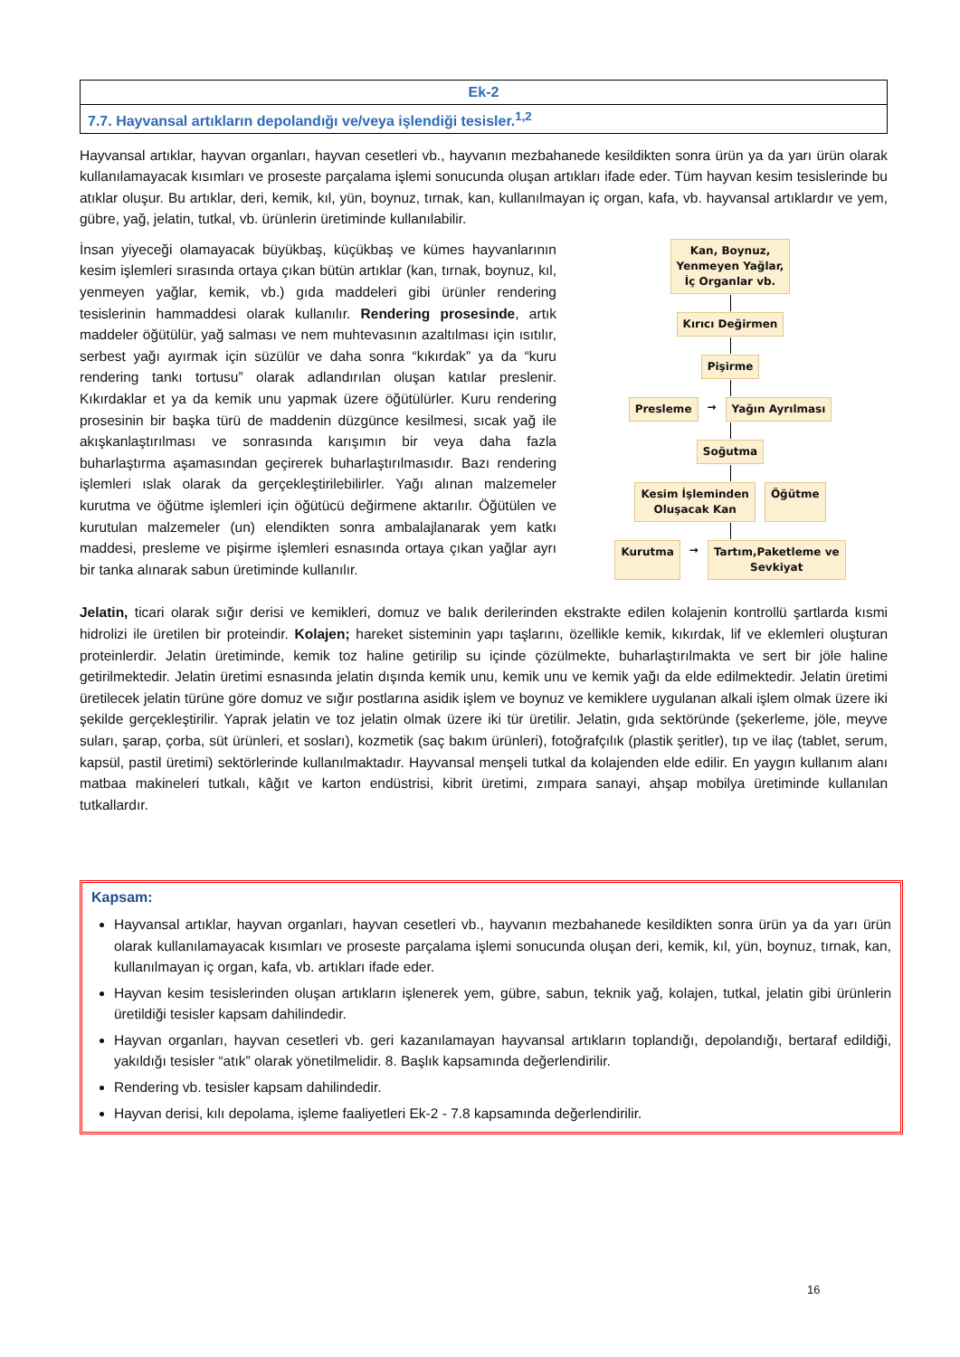| Ek-2 |
| 7.7. Hayvansal artıkların depolandığı ve/veya işlendiği tesisler.<sup>1,2</sup> |
Hayvansal artıklar, hayvan organları, hayvan cesetleri vb., hayvanın mezbahanede kesildikten sonra ürün ya da yarı ürün olarak kullanılamayacak kısımları ve proseste parçalama işlemi sonucunda oluşan artıkları ifade eder. Tüm hayvan kesim tesislerinde bu atıklar oluşur. Bu artıklar, deri, kemik, kıl, yün, boynuz, tırnak, kan, kullanılmayan iç organ, kafa, vb. hayvansal artıklardır ve yem, gübre, yağ, jelatin, tutkal, vb. ürünlerin üretiminde kullanılabilir.
İnsan yiyeceği olamayacak büyükbaş, küçükbaş ve kümes hayvanlarının kesim işlemleri sırasında ortaya çıkan bütün artıklar (kan, tırnak, boynuz, kıl, yenmeyen yağlar, kemik, vb.) gıda maddeleri gibi ürünler rendering tesislerinin hammaddesi olarak kullanılır. Rendering prosesinde, artık maddeler öğütülür, yağ salması ve nem muhtevasının azaltılması için ısıtılır, serbest yağı ayırmak için süzülür ve daha sonra “kıkırdak” ya da “kuru rendering tankı tortusu” olarak adlandırılan oluşan katılar preslenir. Kıkırdaklar et ya da kemik unu yapmak üzere öğütülürler. Kuru rendering prosesinin bir başka türü de maddenin düzgünce kesilmesi, sıcak yağ ile akışkanlaştırılması ve sonrasında karışımın bir veya daha fazla buharlaştırma aşamasından geçirerek buharlaştırılmasıdır. Bazı rendering işlemleri ıslak olarak da gerçekleştirilebilirler. Yağı alınan malzemeler kurutma ve öğütme işlemleri için öğütücü değirmene aktarılır. Öğütülen ve kurutulan malzemeler (un) elendikten sonra ambalajlanarak yem katkı maddesi, presleme ve pişirme işlemleri esnasında ortaya çıkan yağlar ayrı bir tanka alınarak sabun üretiminde kullanılır.
Kan, Boynuz,
Yenmeyen Yağlar,
İç Organlar vb.
Kırıcı Değirmen
Pişirme
Presleme
→
Yağın Ayrılması
Soğutma
Kesim İşleminden
Oluşacak Kan
Öğütme
Kurutma
→
Tartım,Paketleme ve
Sevkiyat
Jelatin, ticari olarak sığır derisi ve kemikleri, domuz ve balık derilerinden ekstrakte edilen kolajenin kontrollü şartlarda kısmi hidrolizi ile üretilen bir proteindir. Kolajen; hareket sisteminin yapı taşlarını, özellikle kemik, kıkırdak, lif ve eklemleri oluşturan proteinlerdir. Jelatin üretiminde, kemik toz haline getirilip su içinde çözülmekte, buharlaştırılmakta ve sert bir jöle haline getirilmektedir. Jelatin üretimi esnasında jelatin dışında kemik unu, kemik unu ve kemik yağı da elde edilmektedir. Jelatin üretimi üretilecek jelatin türüne göre domuz ve sığır postlarına asidik işlem ve boynuz ve kemiklere uygulanan alkali işlem olmak üzere iki şekilde gerçekleştirilir. Yaprak jelatin ve toz jelatin olmak üzere iki tür üretilir. Jelatin, gıda sektöründe (şekerleme, jöle, meyve suları, şarap, çorba, süt ürünleri, et sosları), kozmetik (saç bakım ürünleri), fotoğrafçılık (plastik şeritler), tıp ve ilaç (tablet, serum, kapsül, pastil üretimi) sektörlerinde kullanılmaktadır. Hayvansal menşeli tutkal da kolajenden elde edilir. En yaygın kullanım alanı matbaa makineleri tutkalı, kâğıt ve karton endüstrisi, kibrit üretimi, zımpara sanayi, ahşap mobilya üretiminde kullanılan tutkallardır.
Kapsam:
Hayvansal artıklar, hayvan organları, hayvan cesetleri vb., hayvanın mezbahanede kesildikten sonra ürün ya da yarı ürün olarak kullanılamayacak kısımları ve proseste parçalama işlemi sonucunda oluşan deri, kemik, kıl, yün, boynuz, tırnak, kan, kullanılmayan iç organ, kafa, vb. artıkları ifade eder.
Hayvan kesim tesislerinden oluşan artıkların işlenerek yem, gübre, sabun, teknik yağ, kolajen, tutkal, jelatin gibi ürünlerin üretildiği tesisler kapsam dahilindedir.
Hayvan organları, hayvan cesetleri vb. geri kazanılamayan hayvansal artıkların toplandığı, depolandığı, bertaraf edildiği, yakıldığı tesisler “atık” olarak yönetilmelidir. 8. Başlık kapsamında değerlendirilir.
Rendering vb. tesisler kapsam dahilindedir.
Hayvan derisi, kılı depolama, işleme faaliyetleri Ek-2 - 7.8 kapsamında değerlendirilir.
16